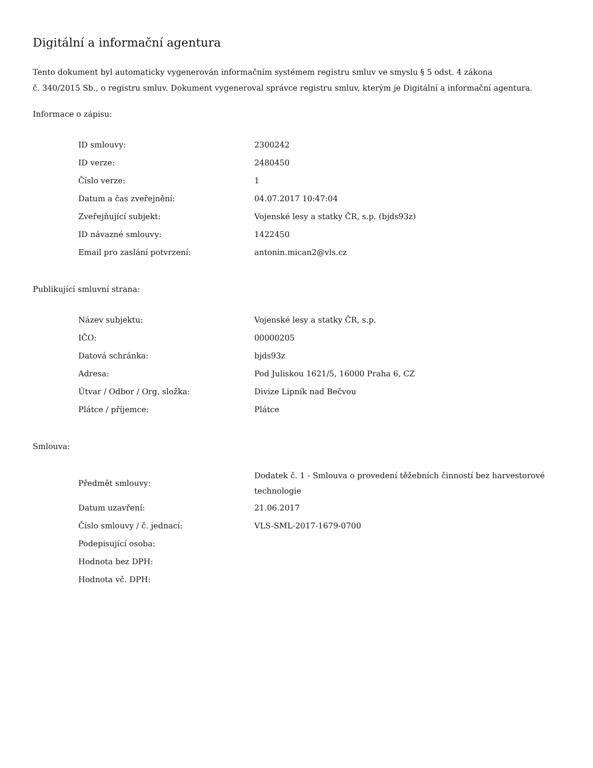Digitální a informační agentura
Tento dokument byl automaticky vygenerován informačním systémem registru smluv ve smyslu § 5 odst. 4 zákona
č. 340/2015 Sb., o registru smluv. Dokument vygeneroval správce registru smluv, kterým je Digitální a informační agentura.
Informace o zápisu:
| ID smlouvy: | 2300242 |
| ID verze: | 2480450 |
| Číslo verze: | 1 |
| Datum a čas zveřejnění: | 04.07.2017 10:47:04 |
| Zveřejňující subjekt: | Vojenské lesy a statky ČR, s.p. (bjds93z) |
| ID návazné smlouvy: | 1422450 |
| Email pro zaslání potvrzení: | antonin.mican2@vls.cz |
Publikující smluvní strana:
| Název subjektu: | Vojenské lesy a statky ČR, s.p. |
| IČO: | 00000205 |
| Datová schránka: | bjds93z |
| Adresa: | Pod Juliskou 1621/5, 16000 Praha 6, CZ |
| Útvar / Odbor / Org. složka: | Divize Lipník nad Bečvou |
| Plátce / příjemce: | Plátce |
Smlouva:
| Předmět smlouvy: | Dodatek č. 1 - Smlouva o provedení těžebních činností bez harvestorové technologie |
| Datum uzavření: | 21.06.2017 |
| Číslo smlouvy / č. jednací: | VLS-SML-2017-1679-0700 |
| Podepisující osoba: | |
| Hodnota bez DPH: | |
| Hodnota vč. DPH: | |